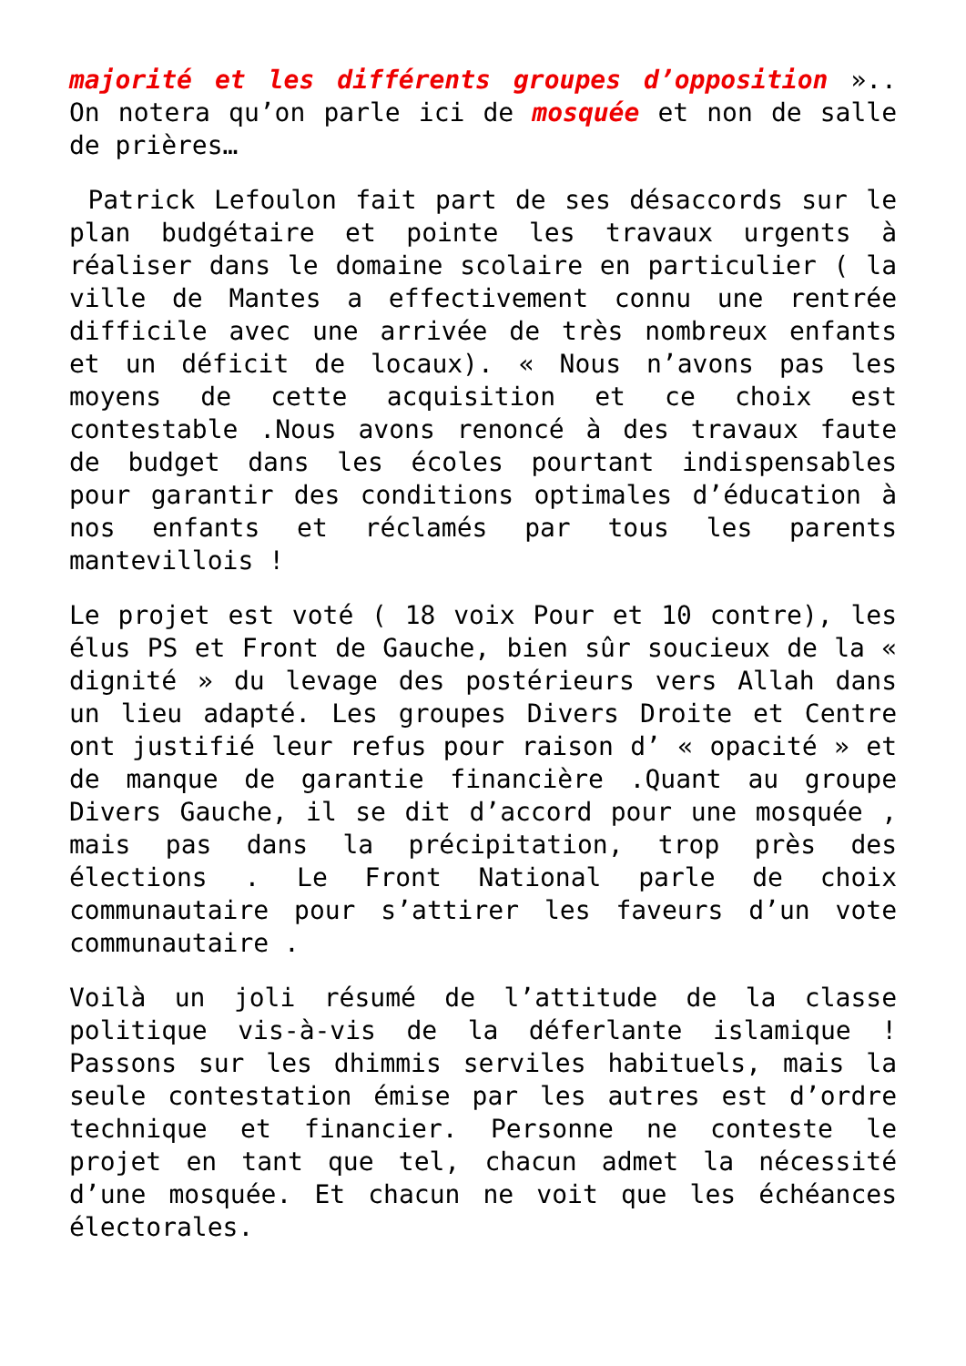majorité et les différents groupes d’opposition ».. On notera qu’on parle ici de mosquée et non de salle de prières…
Patrick Lefoulon fait part de ses désaccords sur le plan budgétaire et pointe les travaux urgents à réaliser dans le domaine scolaire en particulier ( la ville de Mantes a effectivement connu une rentrée difficile avec une arrivée de très nombreux enfants et un déficit de locaux). « Nous n’avons pas les moyens de cette acquisition et ce choix est contestable .Nous avons renoncé à des travaux faute de budget dans les écoles pourtant indispensables pour garantir des conditions optimales d’éducation à nos enfants et réclamés par tous les parents mantevillois !
Le projet est voté ( 18 voix Pour et 10 contre), les élus PS et Front de Gauche, bien sûr soucieux de la « dignité » du levage des postérieurs vers Allah dans un lieu adapté. Les groupes Divers Droite et Centre ont justifié leur refus pour raison d’ « opacité » et de manque de garantie financière .Quant au groupe Divers Gauche, il se dit d’accord pour une mosquée , mais pas dans la précipitation, trop près des élections . Le Front National parle de choix communautaire pour s’attirer les faveurs d’un vote communautaire .
Voilà un joli résumé de l’attitude de la classe politique vis-à-vis de la déferlante islamique ! Passons sur les dhimmis serviles habituels, mais la seule contestation émise par les autres est d’ordre technique et financier. Personne ne conteste le projet en tant que tel, chacun admet la nécessité d’une mosquée. Et chacun ne voit que les échéances électorales.